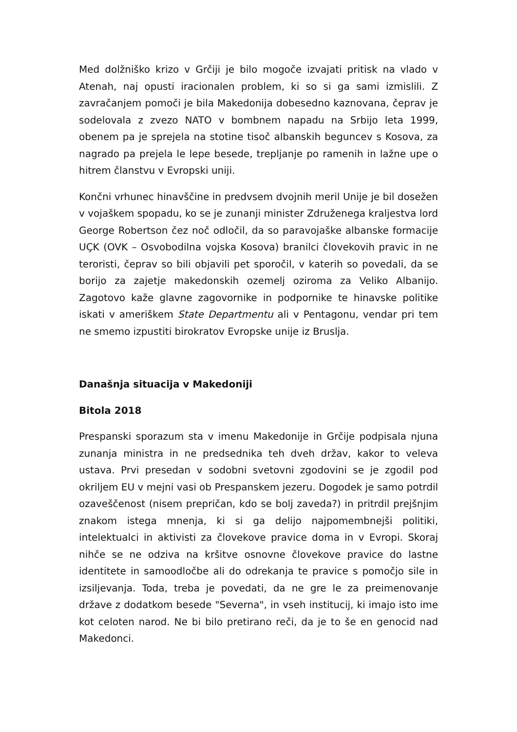Med dolžniško krizo v Grčiji je bilo mogoče izvajati pritisk na vlado v Atenah, naj opusti iracionalen problem, ki so si ga sami izmislili. Z zavračanjem pomoči je bila Makedonija dobesedno kaznovana, čeprav je sodelovala z zvezo NATO v bombnem napadu na Srbijo leta 1999, obenem pa je sprejela na stotine tisoč albanskih beguncev s Kosova, za nagrado pa prejela le lepe besede, trepljanje po ramenih in lažne upe o hitrem članstvu v Evropski uniji.
Končni vrhunec hinavščine in predvsem dvojnih meril Unije je bil dosežen v vojaškem spopadu, ko se je zunanji minister Združenega kraljestva lord George Robertson čez noč odločil, da so paravojaške albanske formacije UÇK (OVK – Osvobodilna vojska Kosova) branilci človekovih pravic in ne teroristi, čeprav so bili objavili pet sporočil, v katerih so povedali, da se borijo za zajetje makedonskih ozemelj oziroma za Veliko Albanijo. Zagotovo kaže glavne zagovornike in podpornike te hinavske politike iskati v ameriškem State Departmentu ali v Pentagonu, vendar pri tem ne smemo izpustiti birokratov Evropske unije iz Bruslja.
Današnja situacija v Makedoniji
Bitola 2018
Prespanski sporazum sta v imenu Makedonije in Grčije podpisala njuna zunanja ministra in ne predsednika teh dveh držav, kakor to veleva ustava. Prvi presedan v sodobni svetovni zgodovini se je zgodil pod okriljem EU v mejni vasi ob Prespanskem jezeru. Dogodek je samo potrdil ozaveščenost (nisem prepričan, kdo se bolj zaveda?) in pritrdil prejšnjim znakom istega mnenja, ki si ga delijo najpomembnejši politiki, intelektualci in aktivisti za človekove pravice doma in v Evropi. Skoraj nihče se ne odziva na kršitve osnovne človekove pravice do lastne identitete in samoodločbe ali do odrekanja te pravice s pomočjo sile in izsiljevanja. Toda, treba je povedati, da ne gre le za preimenovanje države z dodatkom besede "Severna", in vseh institucij, ki imajo isto ime kot celoten narod. Ne bi bilo pretirano reči, da je to še en genocid nad Makedonci.